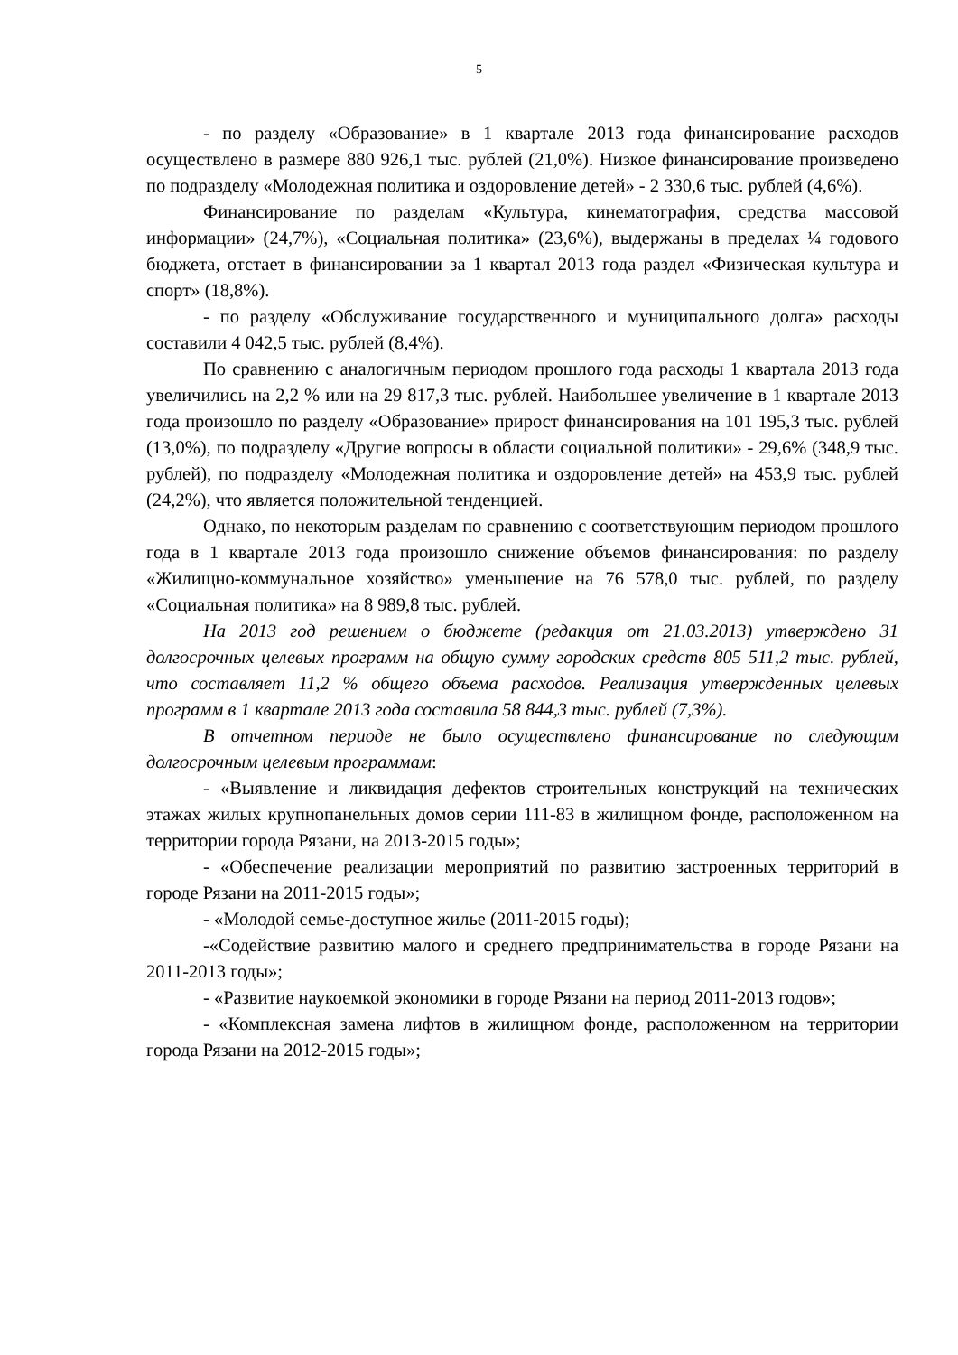5
- по разделу «Образование» в 1 квартале 2013 года финансирование расходов осуществлено в размере 880 926,1 тыс. рублей (21,0%). Низкое финансирование произведено по подразделу «Молодежная политика и оздоровление детей» - 2 330,6 тыс. рублей (4,6%).
Финансирование по разделам «Культура, кинематография, средства массовой информации» (24,7%), «Социальная политика» (23,6%), выдержаны в пределах ¼ годового бюджета, отстает в финансировании за 1 квартал 2013 года раздел «Физическая культура и спорт» (18,8%).
- по разделу «Обслуживание государственного и муниципального долга» расходы составили 4 042,5 тыс. рублей (8,4%).
По сравнению с аналогичным периодом прошлого года расходы 1 квартала 2013 года увеличились на 2,2 % или на 29 817,3 тыс. рублей. Наибольшее увеличение в 1 квартале 2013 года произошло по разделу «Образование» прирост финансирования на 101 195,3 тыс. рублей (13,0%), по подразделу «Другие вопросы в области социальной политики» - 29,6% (348,9 тыс. рублей), по подразделу «Молодежная политика и оздоровление детей» на 453,9 тыс. рублей (24,2%), что является положительной тенденцией.
Однако, по некоторым разделам по сравнению с соответствующим периодом прошлого года в 1 квартале 2013 года произошло снижение объемов финансирования: по разделу «Жилищно-коммунальное хозяйство» уменьшение на 76 578,0 тыс. рублей, по разделу «Социальная политика» на 8 989,8 тыс. рублей.
На 2013 год решением о бюджете (редакция от 21.03.2013) утверждено 31 долгосрочных целевых программ на общую сумму городских средств 805 511,2 тыс. рублей, что составляет 11,2 % общего объема расходов. Реализация утвержденных целевых программ в 1 квартале 2013 года составила 58 844,3 тыс. рублей (7,3%).
В отчетном периоде не было осуществлено финансирование по следующим долгосрочным целевым программам:
- «Выявление и ликвидация дефектов строительных конструкций на технических этажах жилых крупнопанельных домов серии 111-83 в жилищном фонде, расположенном на территории города Рязани, на 2013-2015 годы»;
- «Обеспечение реализации мероприятий по развитию застроенных территорий в городе Рязани на 2011-2015 годы»;
- «Молодой семье-доступное жилье (2011-2015 годы);
-«Содействие развитию малого и среднего предпринимательства в городе Рязани на 2011-2013 годы»;
- «Развитие наукоемкой экономики в городе Рязани на период 2011-2013 годов»;
- «Комплексная замена лифтов в жилищном фонде, расположенном на территории города Рязани на 2012-2015 годы»;